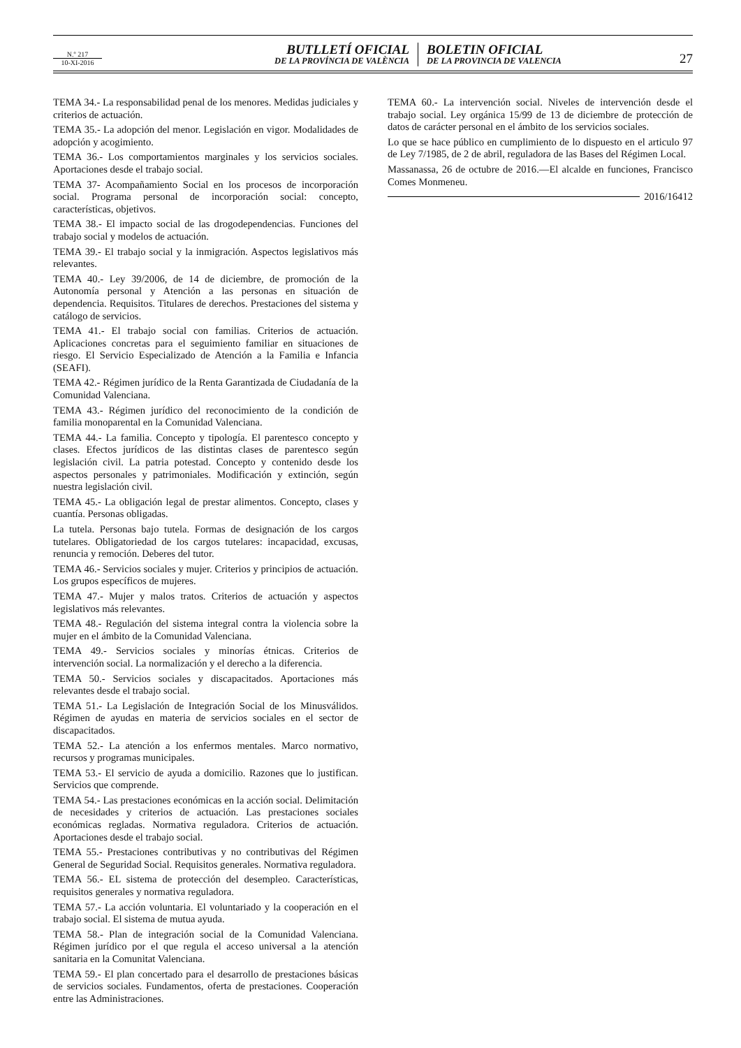N.º 217
10-XI-2016
BUTLLETÍ OFICIAL
DE LA PROVÍNCIA DE VALÈNCIA
BOLETIN OFICIAL
DE LA PROVINCIA DE VALENCIA
27
TEMA 34.- La responsabilidad penal de los menores. Medidas judiciales y criterios de actuación.
TEMA 35.- La adopción del menor. Legislación en vigor. Modalidades de adopción y acogimiento.
TEMA 36.- Los comportamientos marginales y los servicios sociales. Aportaciones desde el trabajo social.
TEMA 37- Acompañamiento Social en los procesos de incorporación social. Programa personal de incorporación social: concepto, características, objetivos.
TEMA 38.- El impacto social de las drogodependencias. Funciones del trabajo social y modelos de actuación.
TEMA 39.- El trabajo social y la inmigración. Aspectos legislativos más relevantes.
TEMA 40.- Ley 39/2006, de 14 de diciembre, de promoción de la Autonomía personal y Atención a las personas en situación de dependencia. Requisitos. Titulares de derechos. Prestaciones del sistema y catálogo de servicios.
TEMA 41.- El trabajo social con familias. Criterios de actuación. Aplicaciones concretas para el seguimiento familiar en situaciones de riesgo. El Servicio Especializado de Atención a la Familia e Infancia (SEAFI).
TEMA 42.- Régimen jurídico de la Renta Garantizada de Ciudadanía de la Comunidad Valenciana.
TEMA 43.- Régimen jurídico del reconocimiento de la condición de familia monoparental en la Comunidad Valenciana.
TEMA 44.- La familia. Concepto y tipología. El parentesco concepto y clases. Efectos jurídicos de las distintas clases de parentesco según legislación civil. La patria potestad. Concepto y contenido desde los aspectos personales y patrimoniales. Modificación y extinción, según nuestra legislación civil.
TEMA 45.- La obligación legal de prestar alimentos. Concepto, clases y cuantía. Personas obligadas.
La tutela. Personas bajo tutela. Formas de designación de los cargos tutelares. Obligatoriedad de los cargos tutelares: incapacidad, excusas, renuncia y remoción. Deberes del tutor.
TEMA 46.- Servicios sociales y mujer. Criterios y principios de actuación. Los grupos específicos de mujeres.
TEMA 47.- Mujer y malos tratos. Criterios de actuación y aspectos legislativos más relevantes.
TEMA 48.- Regulación del sistema integral contra la violencia sobre la mujer en el ámbito de la Comunidad Valenciana.
TEMA 49.- Servicios sociales y minorías étnicas. Criterios de intervención social. La normalización y el derecho a la diferencia.
TEMA 50.- Servicios sociales y discapacitados. Aportaciones más relevantes desde el trabajo social.
TEMA 51.- La Legislación de Integración Social de los Minusválidos. Régimen de ayudas en materia de servicios sociales en el sector de discapacitados.
TEMA 52.- La atención a los enfermos mentales. Marco normativo, recursos y programas municipales.
TEMA 53.- El servicio de ayuda a domicilio. Razones que lo justifican. Servicios que comprende.
TEMA 54.- Las prestaciones económicas en la acción social. Delimitación de necesidades y criterios de actuación. Las prestaciones sociales económicas regladas. Normativa reguladora. Criterios de actuación. Aportaciones desde el trabajo social.
TEMA 55.- Prestaciones contributivas y no contributivas del Régimen General de Seguridad Social. Requisitos generales. Normativa reguladora.
TEMA 56.- EL sistema de protección del desempleo. Características, requisitos generales y normativa reguladora.
TEMA 57.- La acción voluntaria. El voluntariado y la cooperación en el trabajo social. El sistema de mutua ayuda.
TEMA 58.- Plan de integración social de la Comunidad Valenciana. Régimen jurídico por el que regula el acceso universal a la atención sanitaria en la Comunitat Valenciana.
TEMA 59.- El plan concertado para el desarrollo de prestaciones básicas de servicios sociales. Fundamentos, oferta de prestaciones. Cooperación entre las Administraciones.
TEMA 60.- La intervención social. Niveles de intervención desde el trabajo social. Ley orgánica 15/99 de 13 de diciembre de protección de datos de carácter personal en el ámbito de los servicios sociales.
Lo que se hace público en cumplimiento de lo dispuesto en el articulo 97 de Ley 7/1985, de 2 de abril, reguladora de las Bases del Régimen Local.
Massanassa, 26 de octubre de 2016.—El alcalde en funciones, Francisco Comes Monmeneu.
2016/16412